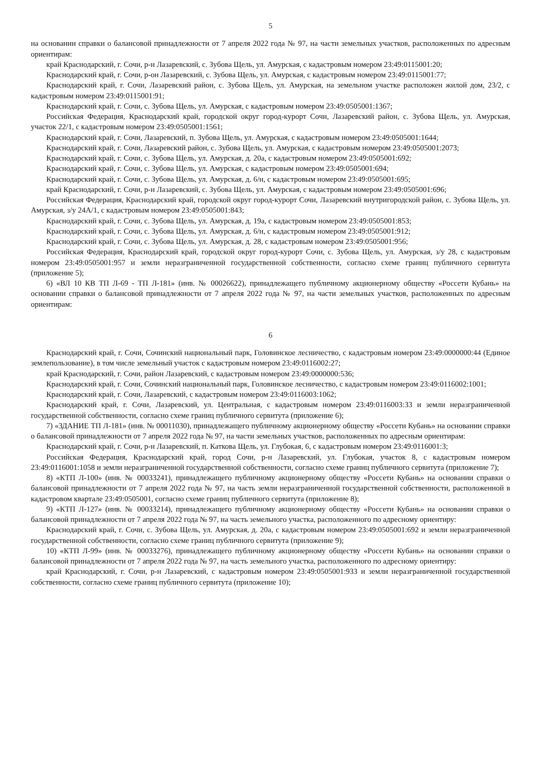5
на основании справки о балансовой принадлежности от 7 апреля 2022 года № 97, на части земельных участков, расположенных по адресным ориентирам:
край Краснодарский, г. Сочи, р-н Лазаревский, с. Зубова Щель, ул. Амурская, с кадастровым номером 23:49:0115001:20;
Краснодарский край, г. Сочи, р-он Лазаревский, с. Зубова Щель, ул. Амурская, с кадастровым номером 23:49:0115001:77;
Краснодарский край, г. Сочи, Лазаревский район, с. Зубова Щель, ул. Амурская, на земельном участке расположен жилой дом, 23/2, с кадастровым номером 23:49:0115001:91;
Краснодарский край, г. Сочи, с. Зубова Щель, ул. Амурская, с кадастровым номером 23:49:0505001:1367;
Российская Федерация, Краснодарский край, городской округ город-курорт Сочи, Лазаревский район, с. Зубова Щель, ул. Амурская, участок 22/1, с кадастровым номером 23:49:0505001:1561;
Краснодарский край, г. Сочи, Лазаревский, п. Зубова Щель, ул. Амурская, с кадастровым номером 23:49:0505001:1644;
Краснодарский край, г. Сочи, Лазаревский район, с. Зубова Щель, ул. Амурская, с кадастровым номером 23:49:0505001:2073;
Краснодарский край, г. Сочи, с. Зубова Щель, ул. Амурская, д. 20а, с кадастровым номером 23:49:0505001:692;
Краснодарский край, г. Сочи, с. Зубова Щель, ул. Амурская, с кадастровым номером 23:49:0505001:694;
Краснодарский край, г. Сочи, с. Зубова Щель, ул. Амурская, д. 6/н, с кадастровым номером 23:49:0505001:695;
край Краснодарский, г. Сочи, р-н Лазаревский, с. Зубова Щель, ул. Амурская, с кадастровым номером 23:49:0505001:696;
Российская Федерация, Краснодарский край, городской округ город-курорт Сочи, Лазаревский внутригородской район, с. Зубова Щель, ул. Амурская, з/у 24А/1, с кадастровым номером 23:49:0505001:843;
Краснодарский край, г. Сочи, с. Зубова Щель, ул. Амурская, д. 19а, с кадастровым номером 23:49:0505001:853;
Краснодарский край, г. Сочи, с. Зубова Щель, ул. Амурская, д. 6/н, с кадастровым номером 23:49:0505001:912;
Краснодарский край, г. Сочи, с. Зубова Щель, ул. Амурская, д. 28, с кадастровым номером 23:49:0505001:956;
Российская Федерация, Краснодарский край, городской округ город-курорт Сочи, с. Зубова Щель, ул. Амурская, з/у 28, с кадастровым номером 23:49:0505001:957 и земли неразграниченной государственной собственности, согласно схеме границ публичного сервитута (приложение 5);
6) «ВЛ 10 КВ ТП Л-69 - ТП Л-181» (инв. № 00026622), принадлежащего публичному акционерному обществу «Россети Кубань» на основании справки о балансовой принадлежности от 7 апреля 2022 года № 97, на части земельных участков, расположенных по адресным ориентирам:
6
Краснодарский край, г. Сочи, Сочинский национальный парк, Головинское лесничество, с кадастровым номером 23:49:0000000:44 (Единое землепользование), в том числе земельный участок с кадастровым номером 23:49:0116002:27;
край Краснодарский, г. Сочи, район Лазаревский, с кадастровым номером 23:49:0000000:536;
Краснодарский край, г. Сочи, Сочинский национальный парк, Головинское лесничество, с кадастровым номером 23:49:0116002:1001;
Краснодарский край, г. Сочи, Лазаревский, с кадастровым номером 23:49:0116003:1062;
Краснодарский край, г. Сочи, Лазаревский, ул. Центральная, с кадастровым номером 23:49:0116003:33 и земли неразграниченной государственной собственности, согласно схеме границ публичного сервитута (приложение 6);
7) «ЗДАНИЕ ТП Л-181» (инв. № 00011030), принадлежащего публичному акционерному обществу «Россети Кубань» на основании справки о балансовой принадлежности от 7 апреля 2022 года № 97, на части земельных участков, расположенных по адресным ориентирам:
Краснодарский край, г. Сочи, р-н Лазаревский, п. Каткова Щель, ул. Глубокая, 6, с кадастровым номером 23:49:0116001:3;
Российская Федерация, Краснодарский край, город Сочи, р-н Лазаревский, ул. Глубокая, участок 8, с кадастровым номером 23:49:0116001:1058 и земли неразграниченной государственной собственности, согласно схеме границ публичного сервитута (приложение 7);
8) «КТП Л-100» (инв. № 00033241), принадлежащего публичному акционерному обществу «Россети Кубань» на основании справки о балансовой принадлежности от 7 апреля 2022 года № 97, на часть земли неразграниченной государственной собственности, расположенной в кадастровом квартале 23:49:0505001, согласно схеме границ публичного сервитута (приложение 8);
9) «КТП Л-127» (инв. № 00033214), принадлежащего публичному акционерному обществу «Россети Кубань» на основании справки о балансовой принадлежности от 7 апреля 2022 года № 97, на часть земельного участка, расположенного по адресному ориентиру:
Краснодарский край, г. Сочи, с. Зубова Щель, ул. Амурская, д. 20а, с кадастровым номером 23:49:0505001:692 и земли неразграниченной государственной собственности, согласно схеме границ публичного сервитута (приложение 9);
10) «КТП Л-99» (инв. № 00033276), принадлежащего публичному акционерному обществу «Россети Кубань» на основании справки о балансовой принадлежности от 7 апреля 2022 года № 97, на часть земельного участка, расположенного по адресному ориентиру:
край Краснодарский, г. Сочи, р-н Лазаревский, с кадастровым номером 23:49:0505001:933 и земли неразграниченной государственной собственности, согласно схеме границ публичного сервитута (приложение 10);